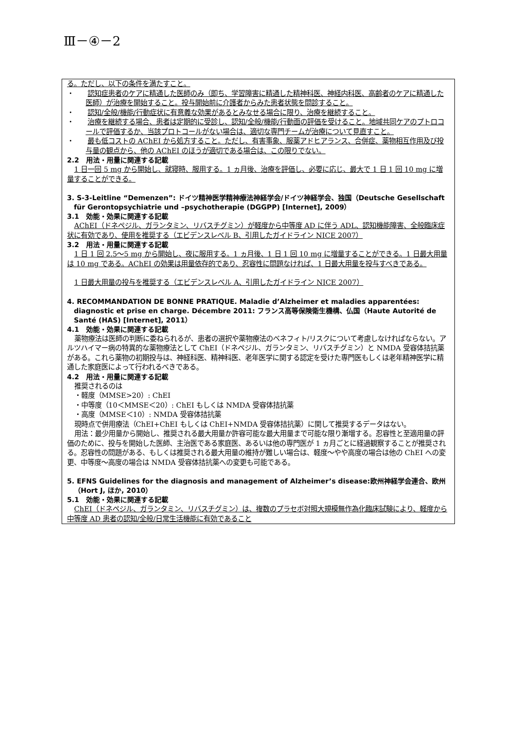Ⅲ－④－2
る。ただし、以下の条件を満たすこと。
・　　認知症患者のケアに精通した医師のみ（即ち、学習障害に精通した精神科医、神経内科医、高齢者のケアに精通した医師）が治療を開始すること。投与開始前に介護者からみた患者状態を問診すること。
・　　認知/全般/機能/行動症状に有意義な効果があるとみなせる場合に限り、治療を継続すること。
・　　治療を継続する場合、患者は定期的に受診し、認知/全般/機能/行動面の評価を受けること。地域共同ケアのプトロコールで評価するか、当該プロトコールがない場合は、適切な専門チームが治療について見直すこと。
・　　最も低コストの AChEI から処方すること。ただし、有害事象、服薬アドヒアランス、合併症、薬物相互作用及び投与量の観点から、他の AChEI のほうが適切である場合は、この限りでない。
2.2　用法・用量に関連する記載
1 日一回 5 mg から開始し、就寝時、服用する。1 ヵ月後、治療を評価し、必要に応じ、最大で 1 日 1 回 10 mg に増量することができる。
3. S-3-Leitline “Demenzen”: ドイツ精神医学精神療法神経学会/ドイツ神経学会、独国（Deutsche Gesellschaft für Gerontopsychiatrie und –psychotherapie (DGGPP) [Internet], 2009）
3.1　効能・効果に関連する記載
AChEI（ドネペジル、ガランタミン、リバスチグミン）が軽度から中等度 AD に伴う ADL、認知機能障害、全般臨床症状に有効であり、使用を推奨する（エビデンスレベル B、引用したガイドライン NICE 2007）
3.2　用法・用量に関連する記載
1 日 1 回 2.5～5 mg から開始し、夜に服用する。1 ヵ月後、1 日 1 回 10 mg に増量することができる。1 日最大用量は 10 mg である。AChEI の効果は用量依存的であり、忍容性に問題なければ、1 日最大用量を投与すべきである。
1 日最大用量の投与を推奨する（エビデンスレベル A、引用したガイドライン NICE 2007）
4. RECOMMANDATION DE BONNE PRATIQUE. Maladie d’Alzheimer et maladies apparentées: diagnostic et prise en charge. Décembre 2011: フランス高等保険衛生機構、仏国（Haute Autorité de Santé (HAS) [Internet], 2011）
4.1　効能・効果に関連する記載
薬物療法は医師の判断に委ねられるが、患者の選択や薬物療法のベネフィト/リスクについて考慮しなければならない。アルツハイマー病の特異的な薬物療法として ChEI（ドネペジル、ガランタミン、リバスチグミン）と NMDA 受容体拮抗薬がある。これら薬物の初期投与は、神経科医、精神科医、老年医学に関する認定を受けた専門医もしくは老年精神医学に精通した家庭医によって行われるべきである。
4.2　用法・用量に関連する記載
推奨されるのは
・軽度（MMSE>20）: ChEI
・中等度（10＜MMSE＜20）: ChEI もしくは NMDA 受容体拮抗薬
・高度（MMSE＜10）: NMDA 受容体拮抗薬
現時点で併用療法（ChEI+ChEI もしくは ChEI+NMDA 受容体拮抗薬）に関して推奨するデータはない。
用法：最少用量から開始し、推奨される最大用量か許容可能な最大用量まで可能な限り漸増する。忍容性と至適用量の評価のために、投与を開始した医師、主治医である家庭医、あるいは他の専門医が 1 ヵ月ごとに経過観察することが推奨される。忍容性の問題がある、もしくは推奨される最大用量の維持が難しい場合は、軽度～やや高度の場合は他の ChEI への変更、中等度～高度の場合は NMDA 受容体拮抗薬への変更も可能である。
5. EFNS Guidelines for the diagnosis and management of Alzheimer’s disease:欧州神経学会連合、欧州（Hort J, ほか, 2010）
5.1　効能・効果に関連する記載
ChEI（ドネペジル、ガランタミン、リバスチグミン）は、複数のプラセボ対照大規模無作為化臨床試験により、軽度から中等度 AD 患者の認知/全般/日常生活機能に有効であること